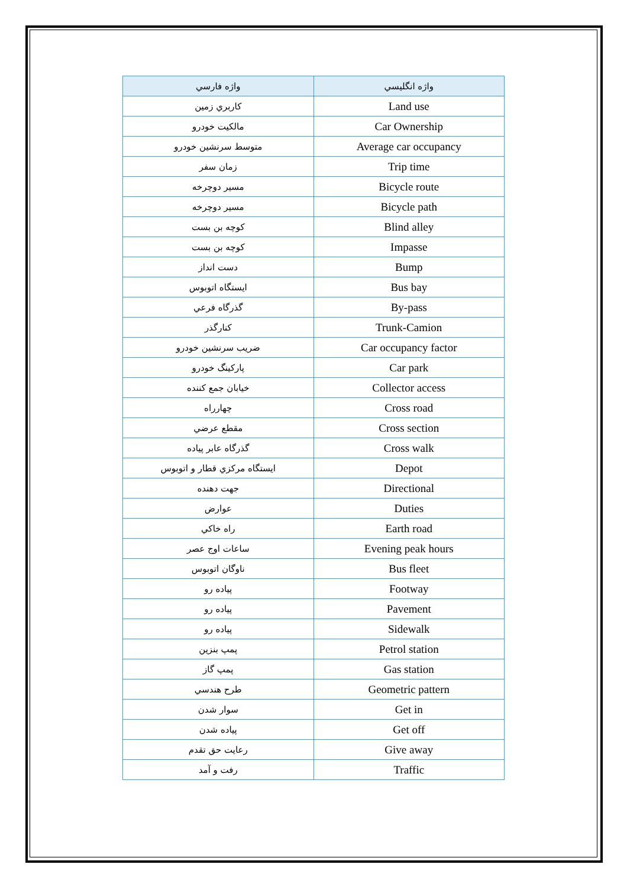| واژه فارسي | واژه انگليسي |
| --- | --- |
| كاربري زمين | Land use |
| مالكيت خودرو | Car Ownership |
| متوسط سرنشين خودرو | Average car occupancy |
| زمان سفر | Trip time |
| مسير دوچرخه | Bicycle route |
| مسير دوچرخه | Bicycle path |
| كوچه بن بست | Blind alley |
| كوچه بن بست | Impasse |
| دست انداز | Bump |
| ايستگاه اتوبوس | Bus bay |
| گذرگاه فرعي | By-pass |
| كنارگذر | Trunk-Camion |
| ضريب سرنشين خودرو | Car occupancy factor |
| پاركينگ خودرو | Car park |
| خيابان جمع كننده | Collector access |
| چهارراه | Cross road |
| مقطع عرضي | Cross section |
| گذرگاه عابر پياده | Cross walk |
| ايستگاه مركزي قطار و اتوبوس | Depot |
| جهت دهنده | Directional |
| عوارض | Duties |
| راه خاكي | Earth road |
| ساعات اوج عصر | Evening peak hours |
| ناوگان اتوبوس | Bus fleet |
| پياده رو | Footway |
| پياده رو | Pavement |
| پياده رو | Sidewalk |
| پمپ بنزين | Petrol station |
| پمپ گاز | Gas station |
| طرح هندسي | Geometric pattern |
| سوار شدن | Get in |
| پياده شدن | Get off |
| رعايت حق تقدم | Give away |
| رفت و آمد | Traffic |